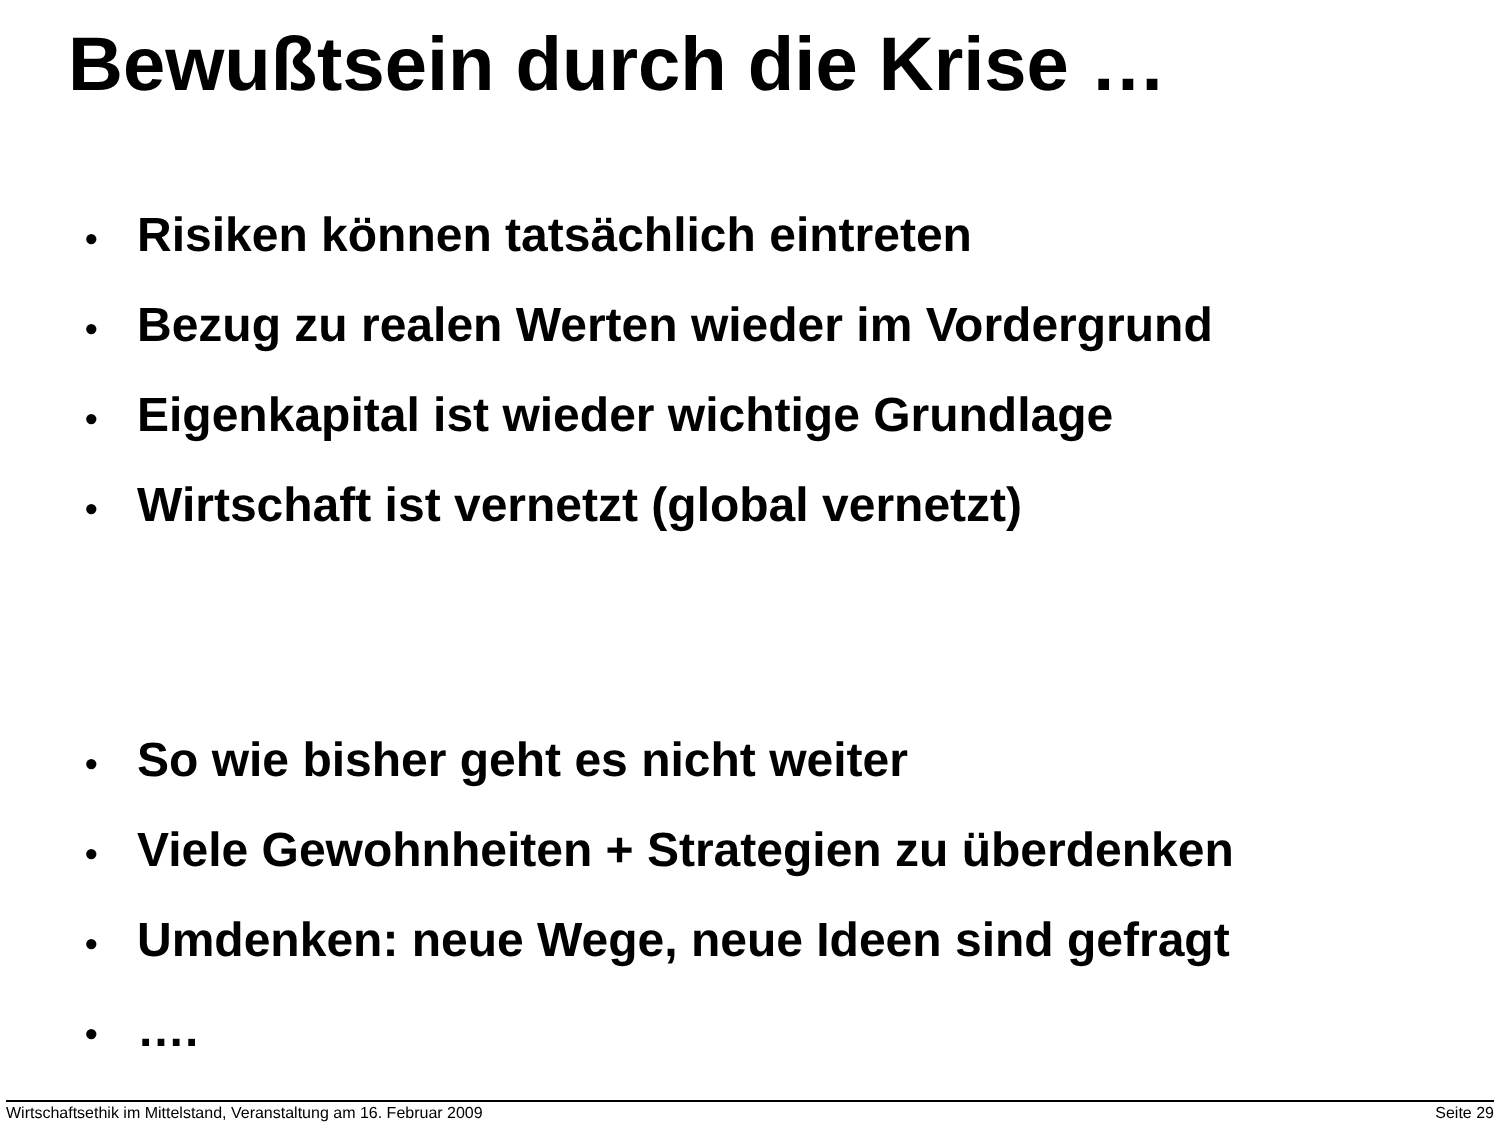Bewußtsein durch die Krise …
• Risiken können tatsächlich eintreten
• Bezug zu realen Werten wieder im Vordergrund
• Eigenkapital ist wieder wichtige Grundlage
• Wirtschaft ist vernetzt (global vernetzt)
• So wie bisher geht es nicht weiter
• Viele Gewohnheiten + Strategien zu überdenken
• Umdenken: neue Wege, neue Ideen sind gefragt
• ….
Wirtschaftsethik im Mittelstand, Veranstaltung am 16. Februar 2009 Seite 29